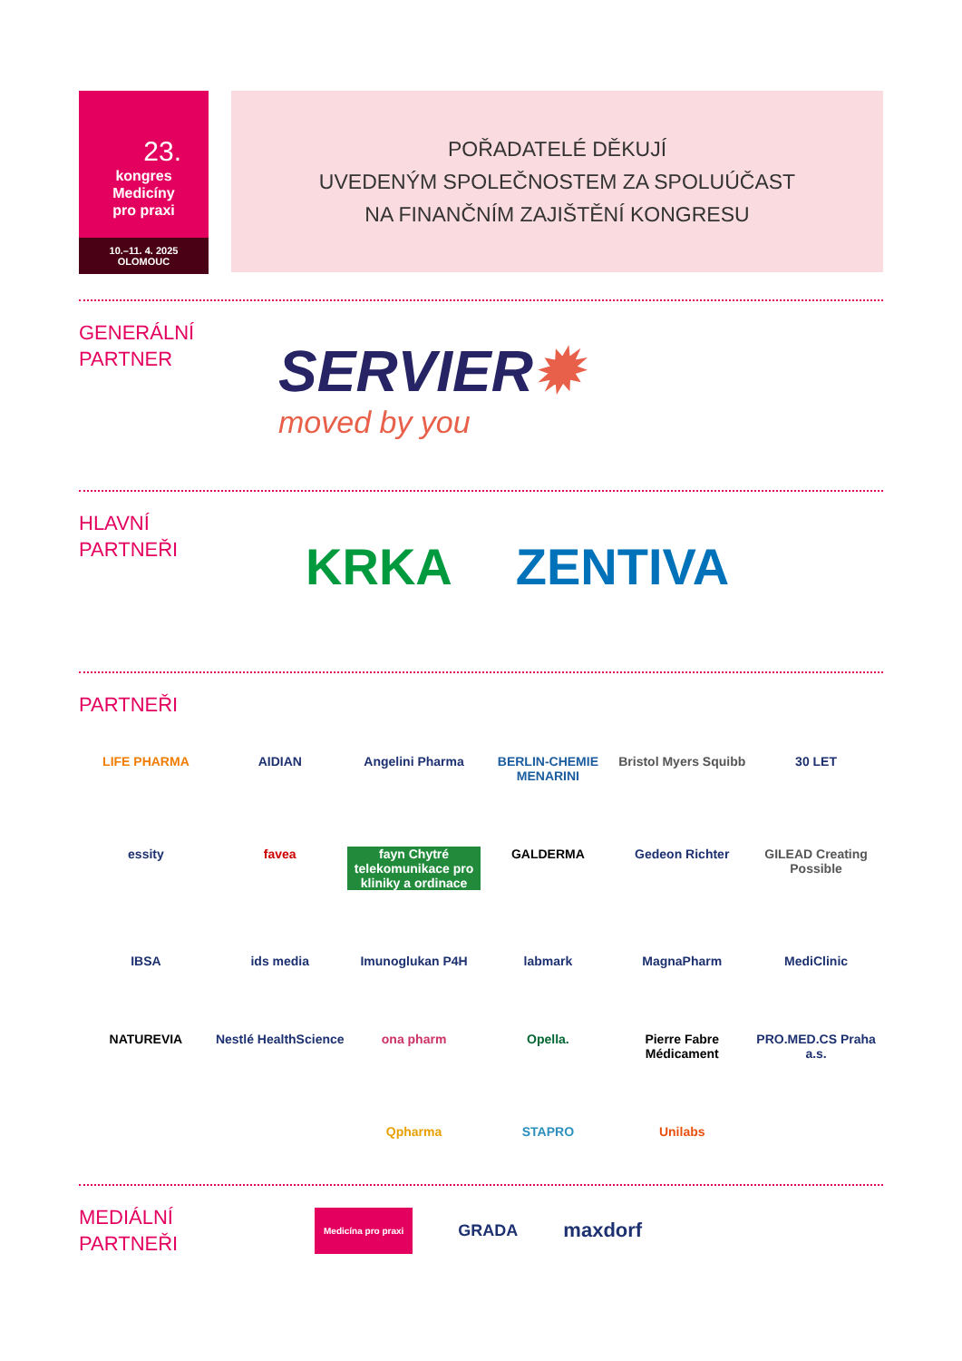23.
kongres
Medicíny
pro praxi
10.–11. 4. 2025
OLOMOUC
POŘADATELÉ DĚKUJÍ
UVEDENÝM SPOLEČNOSTEM ZA SPOLUÚČAST
NA FINANČNÍM ZAJIŠTĚNÍ KONGRESU
GENERÁLNÍ
PARTNER
SERVIER✹
moved by you
HLAVNÍ
PARTNEŘI
KRKA ZENTIVA
PARTNEŘI
LIFE PHARMA
AIDIAN
Angelini Pharma
BERLIN-CHEMIE MENARINI
Bristol Myers Squibb
30 LET
essity
favea
fayn Chytré telekomunikace pro kliniky a ordinace
GALDERMA
Gedeon Richter
GILEAD Creating Possible
IBSA
ids media
Imunoglukan P4H
labmark
MagnaPharm
MediClinic
NATUREVIA
Nestlé HealthScience
ona pharm
Opella.
Pierre Fabre Médicament
PRO.MED.CS Praha a.s.
Qpharma
STAPRO
Unilabs
MEDIÁLNÍ
PARTNEŘI
Medicína pro praxi
GRADA
maxdorf